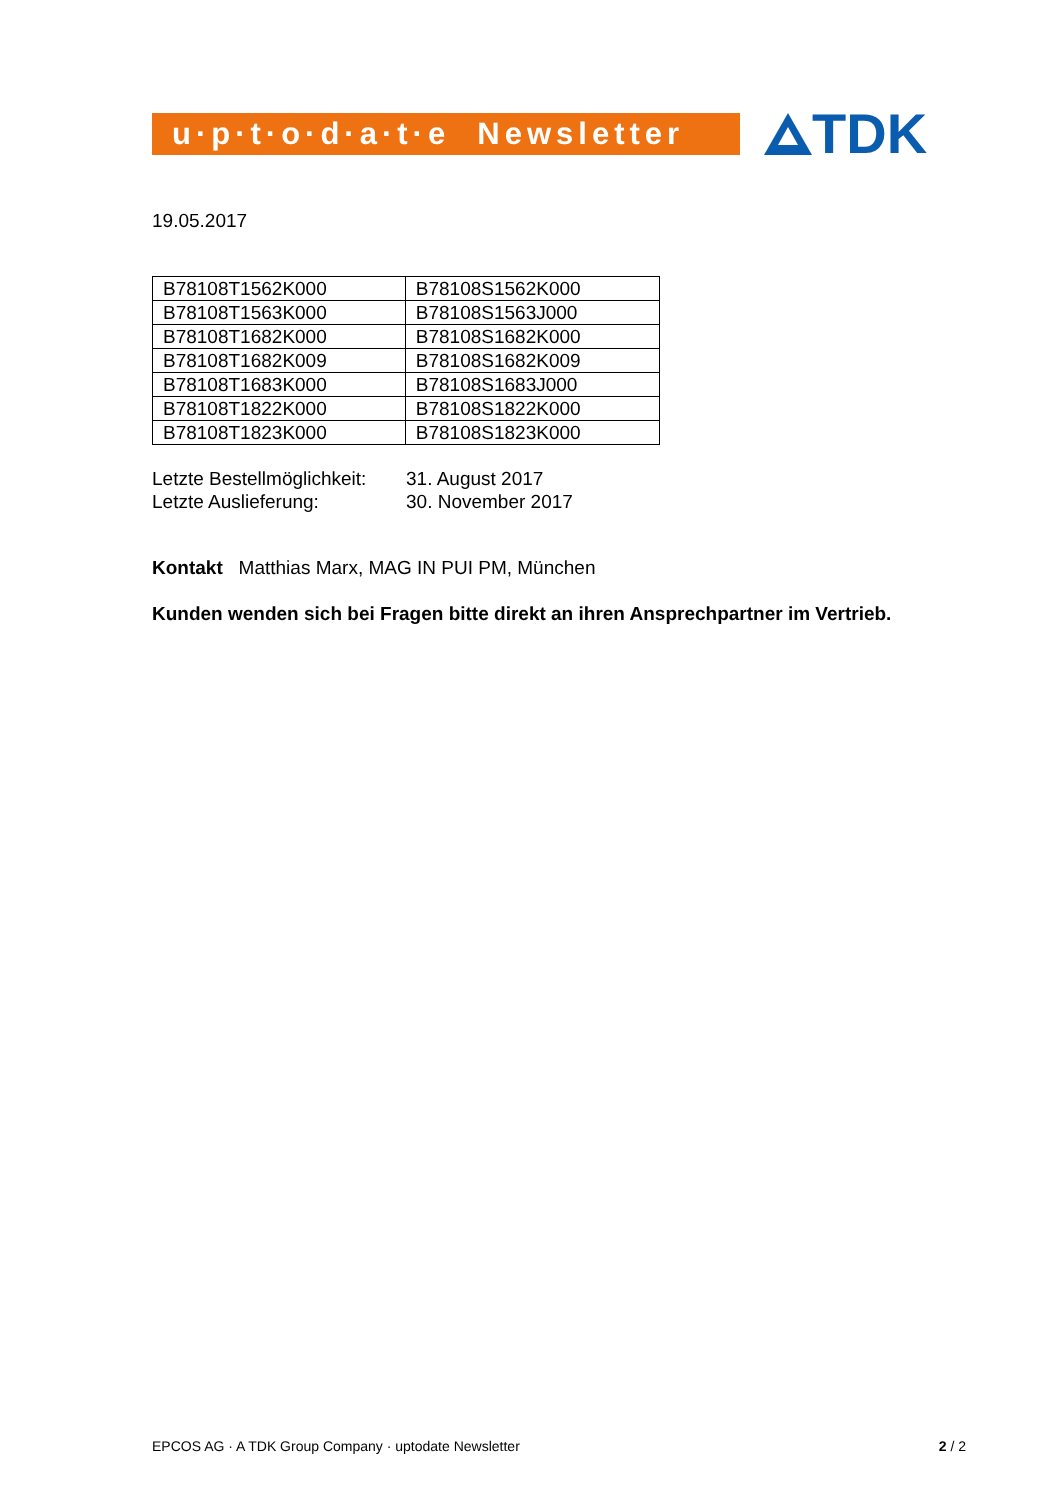u·p·t·o·d·a·t·e Newsletter
TDK
19.05.2017
| B78108T1562K000 | B78108S1562K000 |
| B78108T1563K000 | B78108S1563J000 |
| B78108T1682K000 | B78108S1682K000 |
| B78108T1682K009 | B78108S1682K009 |
| B78108T1683K000 | B78108S1683J000 |
| B78108T1822K000 | B78108S1822K000 |
| B78108T1823K000 | B78108S1823K000 |
| Letzte Bestellmöglichkeit: | 31. August 2017 |
| Letzte Auslieferung: | 30. November 2017 |
Kontakt Matthias Marx, MAG IN PUI PM, München
Kunden wenden sich bei Fragen bitte direkt an ihren Ansprechpartner im Vertrieb.
EPCOS AG · A TDK Group Company · uptodate Newsletter 2 / 2